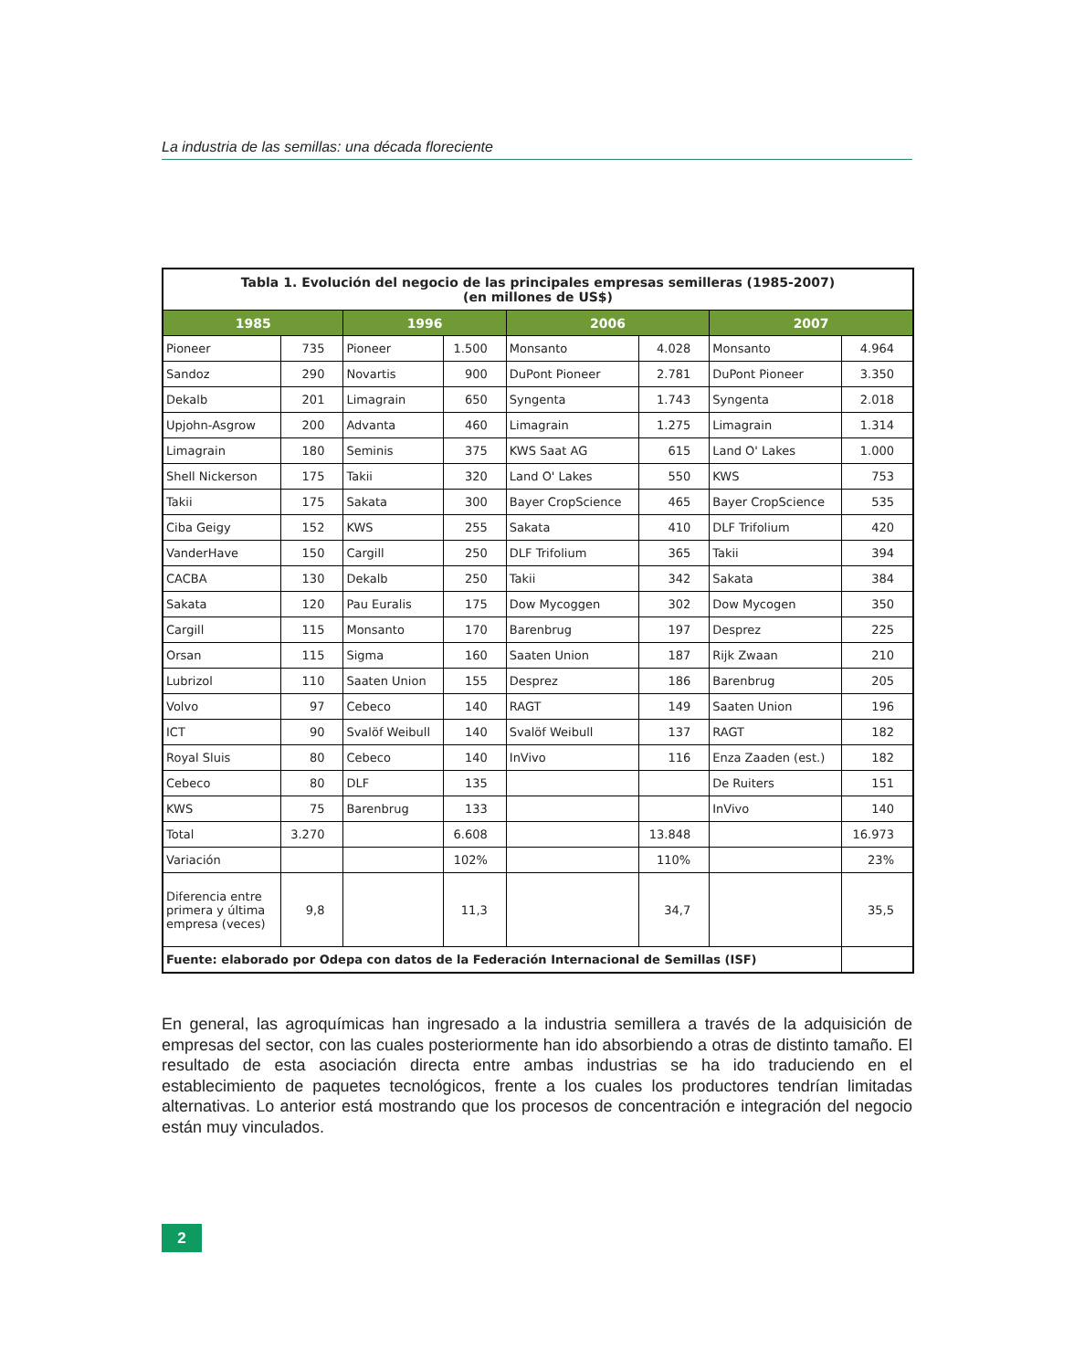La industria de las semillas: una década floreciente
| Tabla 1. Evolución del negocio de las principales empresas semilleras (1985-2007) (en millones de US$) | | | | | | | |
| 1985 | | 1996 | | 2006 | | 2007 | |
| Pioneer | 735 | Pioneer | 1.500 | Monsanto | 4.028 | Monsanto | 4.964 |
| Sandoz | 290 | Novartis | 900 | DuPont Pioneer | 2.781 | DuPont Pioneer | 3.350 |
| Dekalb | 201 | Limagrain | 650 | Syngenta | 1.743 | Syngenta | 2.018 |
| Upjohn-Asgrow | 200 | Advanta | 460 | Limagrain | 1.275 | Limagrain | 1.314 |
| Limagrain | 180 | Seminis | 375 | KWS Saat AG | 615 | Land O' Lakes | 1.000 |
| Shell Nickerson | 175 | Takii | 320 | Land O' Lakes | 550 | KWS | 753 |
| Takii | 175 | Sakata | 300 | Bayer CropScience | 465 | Bayer CropScience | 535 |
| Ciba Geigy | 152 | KWS | 255 | Sakata | 410 | DLF Trifolium | 420 |
| VanderHave | 150 | Cargill | 250 | DLF Trifolium | 365 | Takii | 394 |
| CACBA | 130 | Dekalb | 250 | Takii | 342 | Sakata | 384 |
| Sakata | 120 | Pau Euralis | 175 | Dow Mycoggen | 302 | Dow Mycogen | 350 |
| Cargill | 115 | Monsanto | 170 | Barenbrug | 197 | Desprez | 225 |
| Orsan | 115 | Sigma | 160 | Saaten Union | 187 | Rijk Zwaan | 210 |
| Lubrizol | 110 | Saaten Union | 155 | Desprez | 186 | Barenbrug | 205 |
| Volvo | 97 | Cebeco | 140 | RAGT | 149 | Saaten Union | 196 |
| ICT | 90 | Svalöf Weibull | 140 | Svalöf Weibull | 137 | RAGT | 182 |
| Royal Sluis | 80 | Cebeco | 140 | InVivo | 116 | Enza Zaaden (est.) | 182 |
| Cebeco | 80 | DLF | 135 | | | De Ruiters | 151 |
| KWS | 75 | Barenbrug | 133 | | | InVivo | 140 |
| Total | 3.270 | | 6.608 | | 13.848 | | 16.973 |
| Variación | | | 102% | | 110% | | 23% |
| Diferencia entre primera y última empresa (veces) | 9,8 | | 11,3 | | 34,7 | | 35,5 |
| Fuente: elaborado por Odepa con datos de la Federación Internacional de Semillas (ISF) | | | | | | | |
En general, las agroquímicas han ingresado a la industria semillera a través de la adquisición de empresas del sector, con las cuales posteriormente han ido absorbiendo a otras de distinto tamaño. El resultado de esta asociación directa entre ambas industrias se ha ido traduciendo en el establecimiento de paquetes tecnológicos, frente a los cuales los productores tendrían limitadas alternativas. Lo anterior está mostrando que los procesos de concentración e integración del negocio están muy vinculados.
2